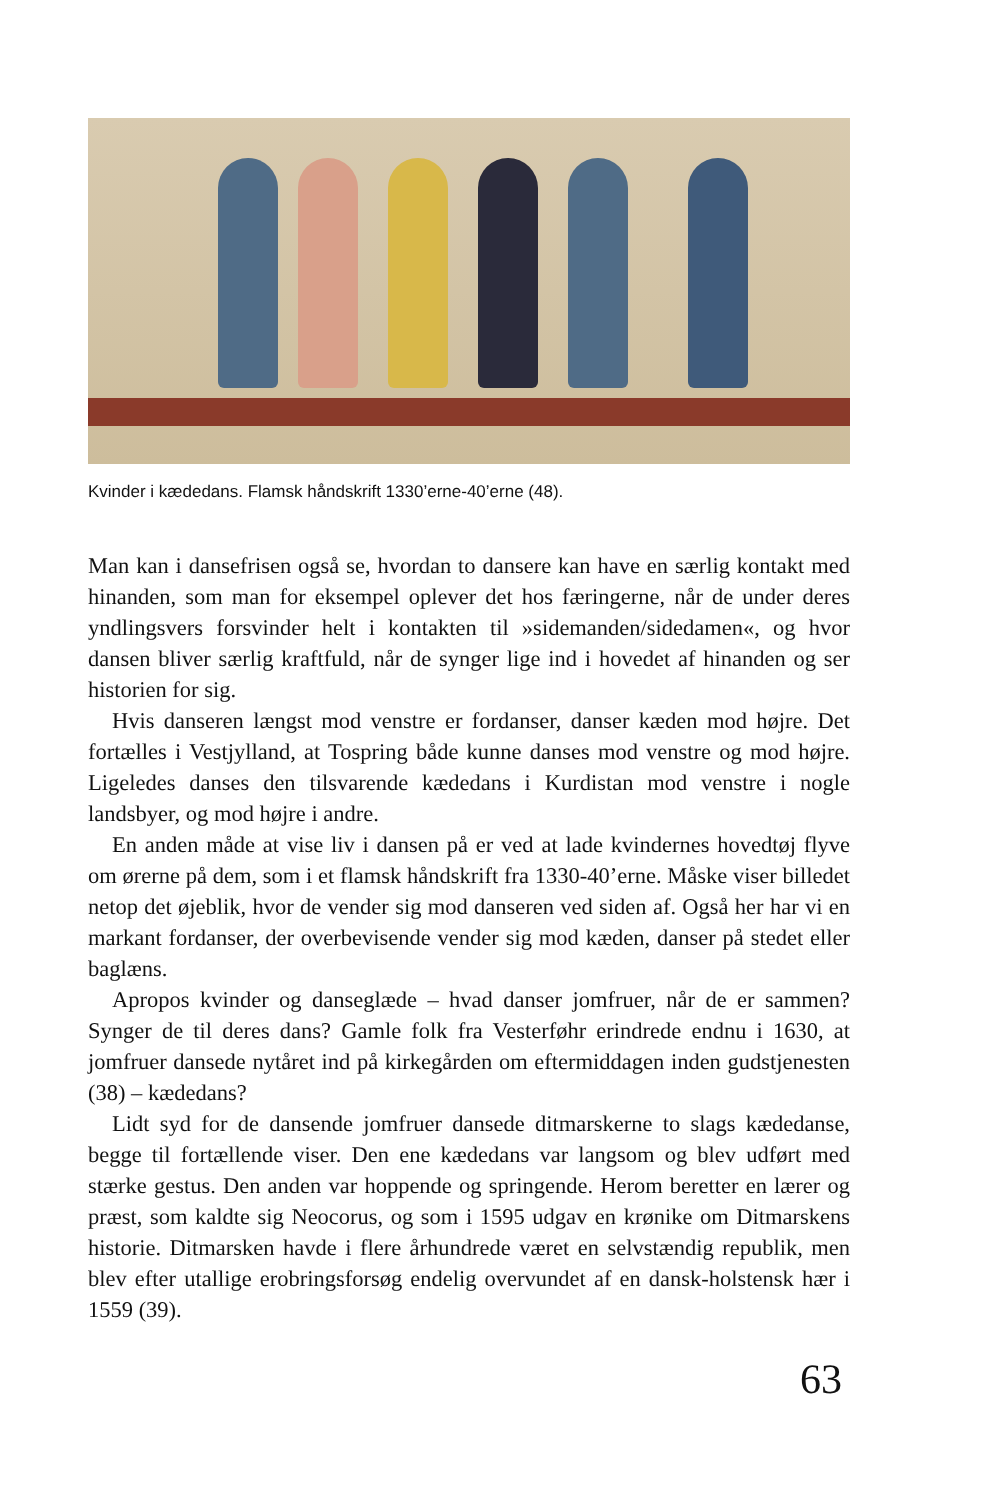Kvinder i kædedans. Flamsk håndskrift 1330’erne-40’erne (48).
Man kan i dansefrisen også se, hvordan to dansere kan have en særlig kontakt med hinanden, som man for eksempel oplever det hos færingerne, når de under deres yndlingsvers forsvinder helt i kontakten til »sidemanden/sidedamen«, og hvor dansen bliver særlig kraftfuld, når de synger lige ind i hovedet af hinanden og ser historien for sig.
Hvis danseren længst mod venstre er fordanser, danser kæden mod højre. Det fortælles i Vestjylland, at Tospring både kunne danses mod venstre og mod højre. Ligeledes danses den tilsvarende kædedans i Kurdistan mod venstre i nogle landsbyer, og mod højre i andre.
En anden måde at vise liv i dansen på er ved at lade kvindernes hovedtøj flyve om ørerne på dem, som i et flamsk håndskrift fra 1330-40’erne. Måske viser billedet netop det øjeblik, hvor de vender sig mod danseren ved siden af. Også her har vi en markant fordanser, der overbevisende vender sig mod kæden, danser på stedet eller baglæns.
Apropos kvinder og danseglæde – hvad danser jomfruer, når de er sammen? Synger de til deres dans? Gamle folk fra Vesterføhr erindrede endnu i 1630, at jomfruer dansede nytåret ind på kirkegården om eftermiddagen inden gudstjenesten (38) – kædedans?
Lidt syd for de dansende jomfruer dansede ditmarskerne to slags kædedanse, begge til fortællende viser. Den ene kædedans var langsom og blev udført med stærke gestus. Den anden var hoppende og springende. Herom beretter en lærer og præst, som kaldte sig Neocorus, og som i 1595 udgav en krønike om Ditmarskens historie. Ditmarsken havde i flere århundrede været en selvstændig republik, men blev efter utallige erobringsforsøg endelig overvundet af en dansk-holstensk hær i 1559 (39).
63